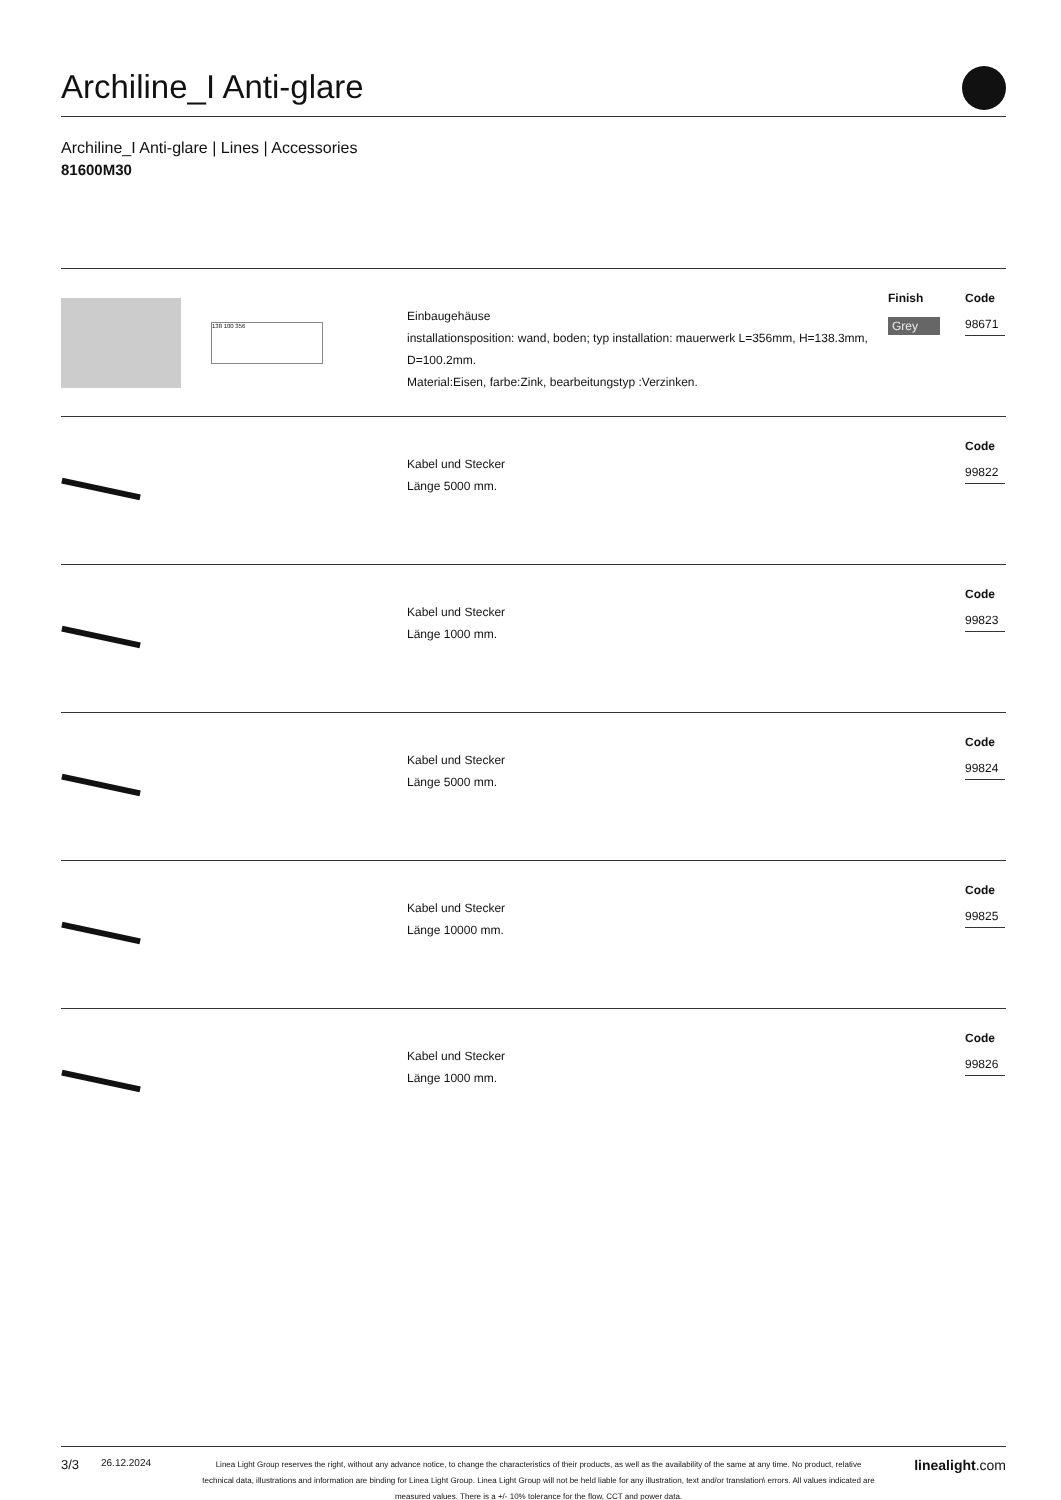Archiline_I Anti-glare
Archiline_I Anti-glare | Lines | Accessories
81600M30
138 100 356
Einbaugehäuse
installationsposition: wand, boden; typ installation: mauerwerk L=356mm, H=138.3mm, D=100.2mm.
Material:Eisen, farbe:Zink, bearbeitungstyp :Verzinken.
Finish
Grey
Code
98671
Kabel und Stecker
Länge 5000 mm.
Code
99822
Kabel und Stecker
Länge 1000 mm.
Code
99823
Kabel und Stecker
Länge 5000 mm.
Code
99824
Kabel und Stecker
Länge 10000 mm.
Code
99825
Kabel und Stecker
Länge 1000 mm.
Code
99826
3/3
26.12.2024
Linea Light Group reserves the right, without any advance notice, to change the characteristics of their products, as well as the availability of the same at any time. No product, relative technical data, illustrations and information are binding for Linea Light Group. Linea Light Group will not be held liable for any illustration, text and/or translation\ errors. All values indicated are measured values. There is a +/- 10% tolerance for the flow, CCT and power data.
linealight.com